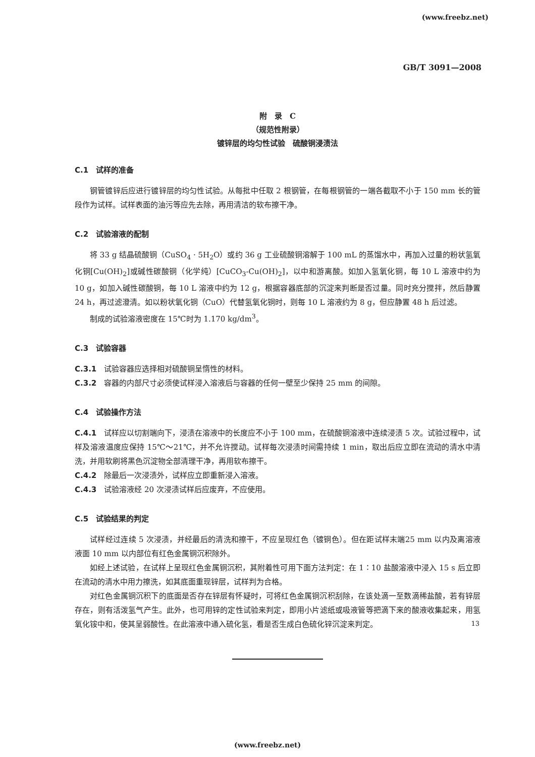(www.freebz.net)
GB/T 3091—2008
附　录　C
（规范性附录）
镀锌层的均匀性试验　硫酸铜浸渍法
C.1　试样的准备
钢管镀锌后应进行镀锌层的均匀性试验。从每批中任取 2 根钢管，在每根钢管的一端各截取不小于 150 mm 长的管段作为试样。试样表面的油污等应先去除，再用清洁的软布擦干净。
C.2　试验溶液的配制
将 33 g 结晶硫酸铜（CuSO<sub>4</sub> · 5H<sub>2</sub>O）或约 36 g 工业硫酸铜溶解于 100 mL 的蒸馏水中，再加入过量的粉状氢氧化铜[Cu(OH)<sub>2</sub>]或碱性碳酸铜（化学纯）[CuCO<sub>3</sub>-Cu(OH)<sub>2</sub>]，以中和游离酸。如加入氢氧化铜，每 10 L 溶液中约为 10 g，如加入碱性碳酸铜，每 10 L 溶液中约为 12 g，根据容器底部的沉淀来判断是否过量。同时充分搅拌，然后静置 24 h，再过滤澄清。如以粉状氧化铜（CuO）代替氢氧化铜时，则每 10 L 溶液约为 8 g，但应静置 48 h 后过滤。
制成的试验溶液密度在 15℃时为 1.170 kg/dm<sup>3</sup>。
C.3　试验容器
C.3.1　试验容器应选择相对硫酸铜呈惰性的材料。
C.3.2　容器的内部尺寸必须使试样浸入溶液后与容器的任何一壁至少保持 25 mm 的间隙。
C.4　试验操作方法
C.4.1　试样应以切割端向下，浸渍在溶液中的长度应不小于 100 mm，在硫酸铜溶液中连续浸渍 5 次。试验过程中，试样及溶液温度应保持 15℃～21℃，并不允许搅动。试样每次浸渍时间需持续 1 min，取出后应立即在流动的清水中清洗，并用软刷将黑色沉淀物全部清理干净，再用软布擦干。
C.4.2　除最后一次浸渍外，试样应立即重新浸入溶液。
C.4.3　试验溶液经 20 次浸渍试样后应废弃，不应使用。
C.5　试验结果的判定
试样经过连续 5 次浸渍，并经最后的清洗和擦干，不应呈现红色（镀铜色）。但在距试样末端25 mm 以内及离溶液液面 10 mm 以内部位有红色金属铜沉积除外。
如经上述试验，在试样上呈现红色金属铜沉积，其附着性可用下面方法判定：在 1∶10 盐酸溶液中浸入 15 s 后立即在流动的清水中用力擦洗，如其底面重现锌层，试样判为合格。
对红色金属铜沉积下的底面是否存在锌层有怀疑时，可将红色金属铜沉积刮除，在该处滴一至数滴稀盐酸，若有锌层存在，则有活泼氢气产生。此外，也可用锌的定性试验来判定，即用小片滤纸或吸液管等把滴下来的酸液收集起来，用氢氧化铵中和，使其呈弱酸性。在此溶液中通入硫化氢，看是否生成白色硫化锌沉淀来判定。
13
(www.freebz.net)